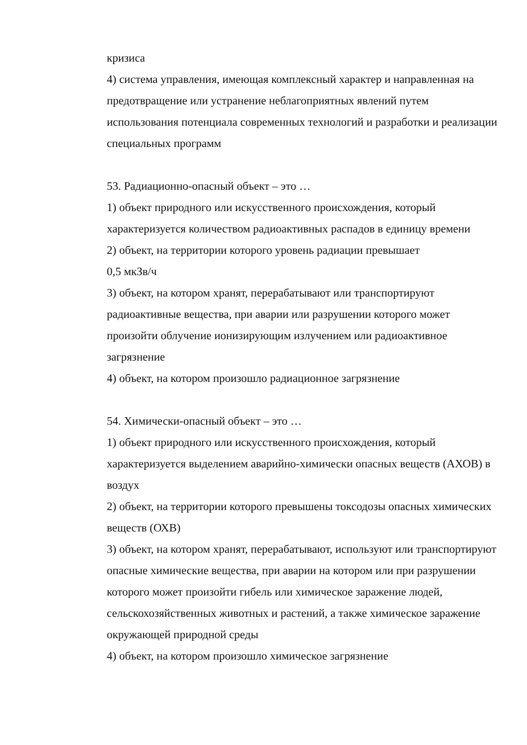кризиса
4) система управления, имеющая комплексный характер и направленная на предотвращение или устранение неблагоприятных явлений путем использования потенциала современных технологий и разработки и реализации специальных программ
53. Радиационно-опасный объект – это …
1) объект природного или искусственного происхождения, который характеризуется количеством радиоактивных распадов в единицу времени
2) объект, на территории которого уровень радиации превышает
0,5 мкЗв/ч
3) объект, на котором хранят, перерабатывают или транспортируют радиоактивные вещества, при аварии или разрушении которого может произойти облучение ионизирующим излучением или радиоактивное загрязнение
4) объект, на котором произошло радиационное загрязнение
54. Химически-опасный объект – это …
1) объект природного или искусственного происхождения, который характеризуется выделением аварийно-химически опасных веществ (АХОВ) в воздух
2) объект, на территории которого превышены токсодозы опасных химических веществ (ОХВ)
3) объект, на котором хранят, перерабатывают, используют или транспортируют опасные химические вещества, при аварии на котором или при разрушении которого может произойти гибель или химическое заражение людей, сельскохозяйственных животных и растений, а также химическое заражение окружающей природной среды
4) объект, на котором произошло химическое загрязнение